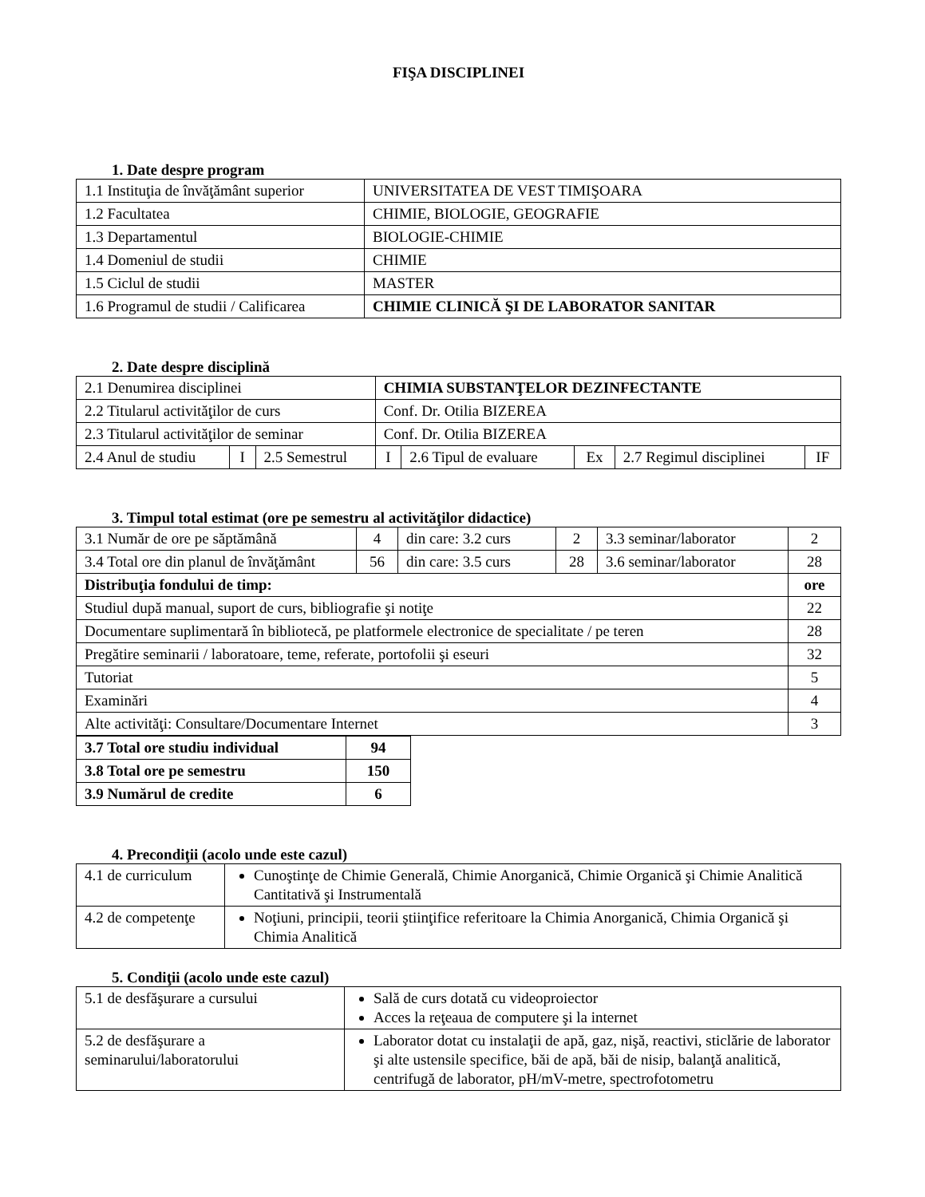FIŞA DISCIPLINEI
1. Date despre program
| 1.1 Instituţia de învăţământ superior | UNIVERSITATEA DE VEST TIMIŞOARA |
| 1.2 Facultatea | CHIMIE, BIOLOGIE, GEOGRAFIE |
| 1.3 Departamentul | BIOLOGIE-CHIMIE |
| 1.4 Domeniul de studii | CHIMIE |
| 1.5 Ciclul de studii | MASTER |
| 1.6 Programul de studii / Calificarea | CHIMIE CLINICĂ ŞI DE LABORATOR SANITAR |
2. Date despre disciplină
| 2.1 Denumirea disciplinei | | | CHIMIA SUBSTANŢELOR DEZINFECTANTE | | | | |
| 2.2 Titularul activităţilor de curs | | | Conf. Dr. Otilia BIZEREA | | | | |
| 2.3 Titularul activităţilor de seminar | | | Conf. Dr. Otilia BIZEREA | | | | |
| 2.4 Anul de studiu | I | 2.5 Semestrul | I | 2.6 Tipul de evaluare | Ex | 2.7 Regimul disciplinei | IF |
3. Timpul total estimat (ore pe semestru al activităţilor didactice)
| 3.1 Număr de ore pe săptămână | 4 | din care: 3.2 curs | 2 | 3.3 seminar/laborator | 2 |
| 3.4 Total ore din planul de învăţământ | 56 | din care: 3.5 curs | 28 | 3.6 seminar/laborator | 28 |
| Distribuţia fondului de timp: | | | | | ore |
| Studiul după manual, suport de curs, bibliografie şi notiţe | | | | | 22 |
| Documentare suplimentară în bibliotecă, pe platformele electronice de specialitate / pe teren | | | | | 28 |
| Pregătire seminarii / laboratoare, teme, referate, portofolii şi eseuri | | | | | 32 |
| Tutoriat | | | | | 5 |
| Examinări | | | | | 4 |
| Alte activităţi: Consultare/Documentare Internet | | | | | 3 |
| 3.7 Total ore studiu individual | 94 |
| 3.8 Total ore pe semestru | 150 |
| 3.9 Numărul de credite | 6 |
4. Precondiţii (acolo unde este cazul)
| 4.1 de curriculum | Cunoştinţe de Chimie Generală, Chimie Anorganică, Chimie Organică şi Chimie Analitică Cantitativă şi Instrumentală |
| 4.2 de competenţe | Noţiuni, principii, teorii ştiinţifice referitoare la Chimia Anorganică, Chimia Organică şi Chimia Analitică |
5. Condiţii (acolo unde este cazul)
| 5.1 de desfăşurare a cursului | Sală de curs dotată cu videoproiector Acces la reţeaua de computere şi la internet |
| 5.2 de desfăşurare a seminarului/laboratorului | Laborator dotat cu instalaţii de apă, gaz, nişă, reactivi, sticlărie de laborator şi alte ustensile specifice, băi de apă, băi de nisip, balanţă analitică, centrifugă de laborator, pH/mV-metre, spectrofotometru |